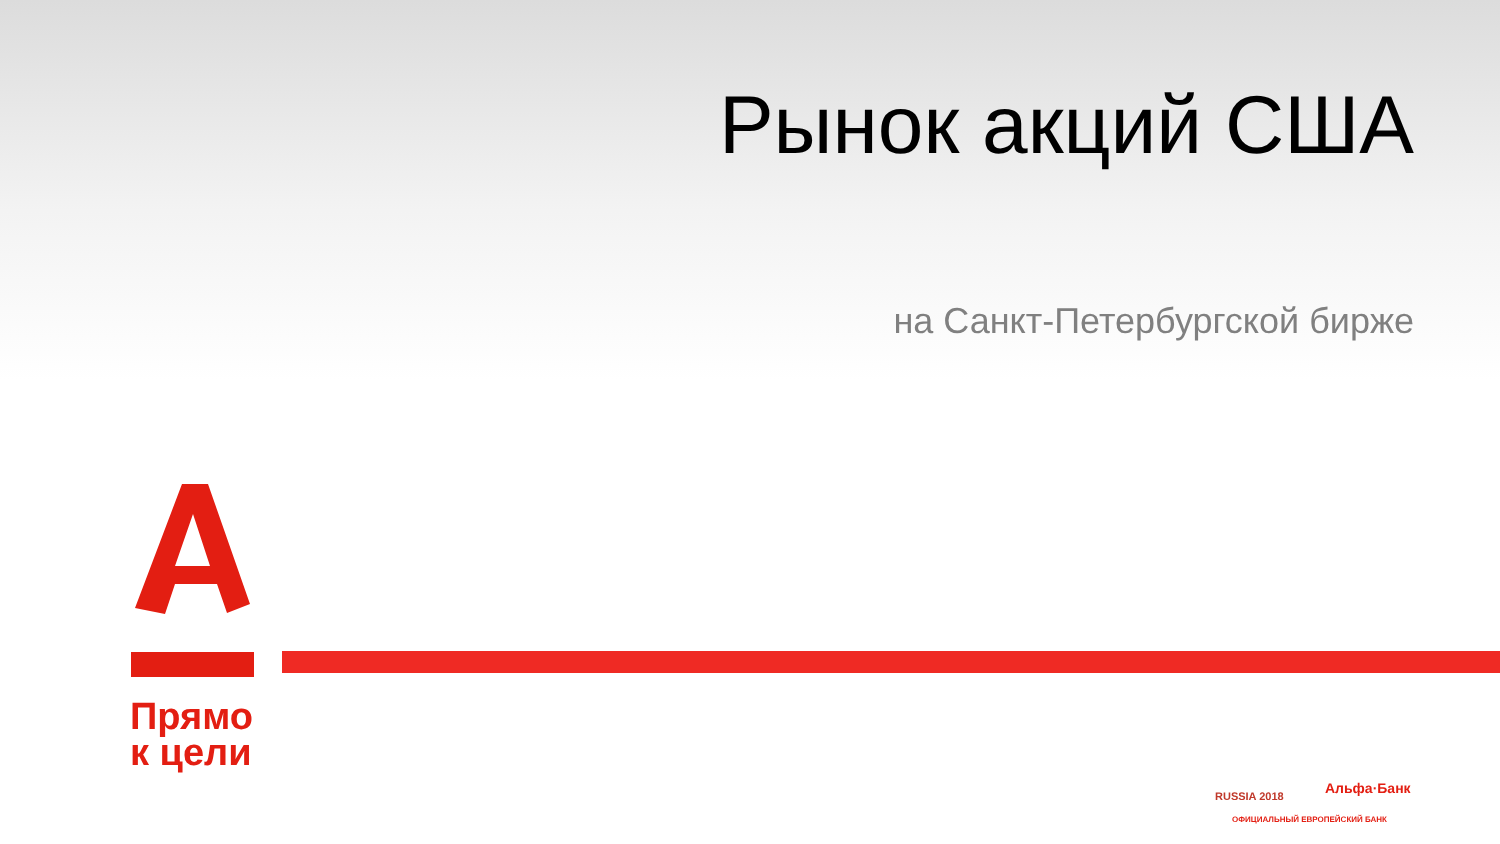Рынок акций США
на Санкт-Петербургской бирже
Прямо
к цели
RUSSIA 2018 Альфа·Банк
ОФИЦИАЛЬНЫЙ ЕВРОПЕЙСКИЙ БАНК